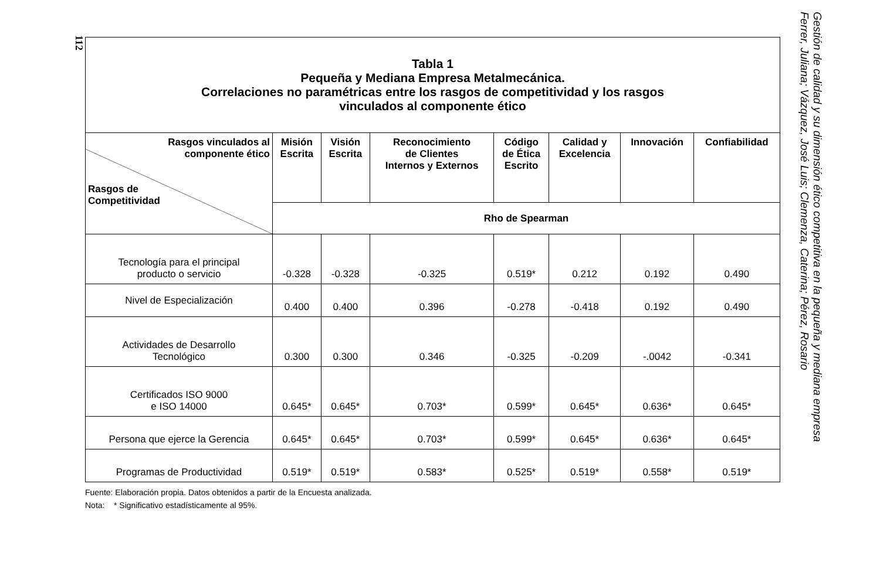112
| Tabla 1 Pequeña y Mediana Empresa Metalmecánica. Correlaciones no paramétricas entre los rasgos de competitividad y los rasgos vinculados al componente ético | | | | | | | |
| Rasgos vinculados al componente ético Rasgos de Competitividad | Misión Escrita | Visión Escrita | Reconocimiento de Clientes Internos y Externos | Código de Ética Escrito | Calidad y Excelencia | Innovación | Confiabilidad |
| | Rho de Spearman | | | | | | |
| Tecnología para el principal producto o servicio | -0.328 | -0.328 | -0.325 | 0.519* | 0.212 | 0.192 | 0.490 |
| Nivel de Especialización | 0.400 | 0.400 | 0.396 | -0.278 | -0.418 | 0.192 | 0.490 |
| Actividades de Desarrollo Tecnológico | 0.300 | 0.300 | 0.346 | -0.325 | -0.209 | -.0042 | -0.341 |
| Certificados ISO 9000 e ISO 14000 | 0.645* | 0.645* | 0.703* | 0.599* | 0.645* | 0.636* | 0.645* |
| Persona que ejerce la Gerencia | 0.645* | 0.645* | 0.703* | 0.599* | 0.645* | 0.636* | 0.645* |
| Programas de Productividad | 0.519* | 0.519* | 0.583* | 0.525* | 0.519* | 0.558* | 0.519* |
Fuente: Elaboración propia. Datos obtenidos a partir de la Encuesta analizada.
Nota: * Significativo estadísticamente al 95%.
Gestión de calidad y su dimensión ético competitiva en la pequeña y mediana empresa
Ferrer, Juliana; Vázquez, José Luis; Clemenza, Caterina; Pérez, Rosario